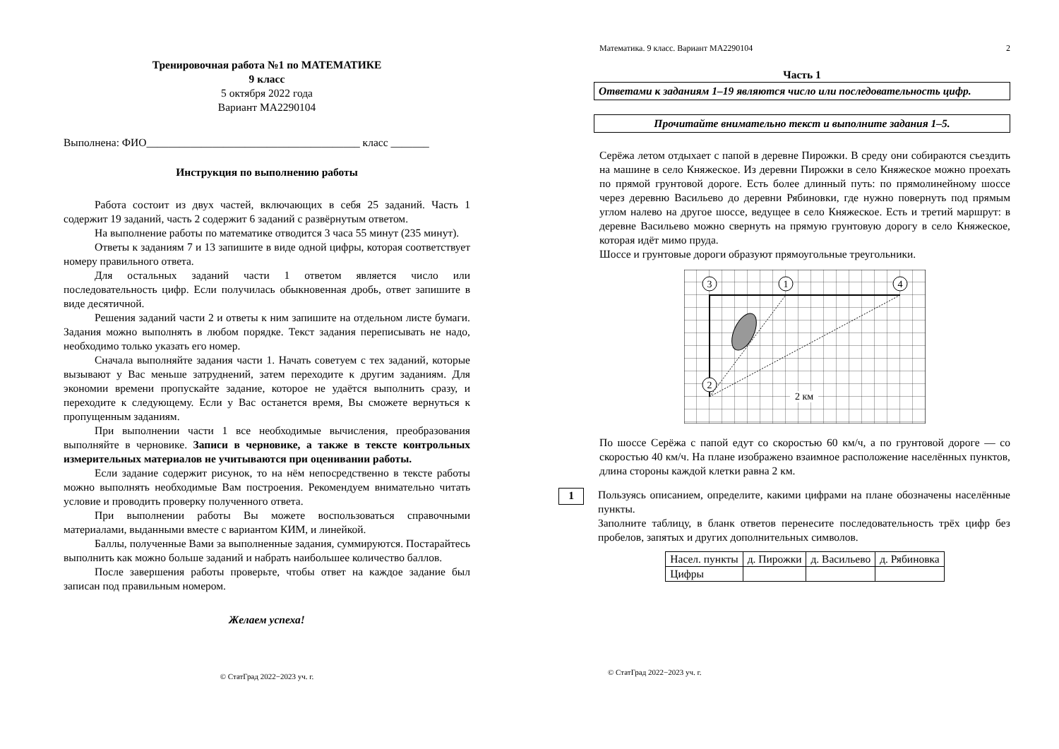Тренировочная работа №1 по МАТЕМАТИКЕ
9 класс
5 октября 2022 года
Вариант МА2290104
Выполнена: ФИО_______________________________________ класс _______
Инструкция по выполнению работы
Работа состоит из двух частей, включающих в себя 25 заданий. Часть 1 содержит 19 заданий, часть 2 содержит 6 заданий с развёрнутым ответом.
На выполнение работы по математике отводится 3 часа 55 минут (235 минут).
Ответы к заданиям 7 и 13 запишите в виде одной цифры, которая соответствует номеру правильного ответа.
Для остальных заданий части 1 ответом является число или последовательность цифр. Если получилась обыкновенная дробь, ответ запишите в виде десятичной.
Решения заданий части 2 и ответы к ним запишите на отдельном листе бумаги. Задания можно выполнять в любом порядке. Текст задания переписывать не надо, необходимо только указать его номер.
Сначала выполняйте задания части 1. Начать советуем с тех заданий, которые вызывают у Вас меньше затруднений, затем переходите к другим заданиям. Для экономии времени пропускайте задание, которое не удаётся выполнить сразу, и переходите к следующему. Если у Вас останется время, Вы сможете вернуться к пропущенным заданиям.
При выполнении части 1 все необходимые вычисления, преобразования выполняйте в черновике. Записи в черновике, а также в тексте контрольных измерительных материалов не учитываются при оценивании работы.
Если задание содержит рисунок, то на нём непосредственно в тексте работы можно выполнять необходимые Вам построения. Рекомендуем внимательно читать условие и проводить проверку полученного ответа.
При выполнении работы Вы можете воспользоваться справочными материалами, выданными вместе с вариантом КИМ, и линейкой.
Баллы, полученные Вами за выполненные задания, суммируются. Постарайтесь выполнить как можно больше заданий и набрать наибольшее количество баллов.
После завершения работы проверьте, чтобы ответ на каждое задание был записан под правильным номером.
Желаем успеха!
© СтатГрад 2022−2023 уч. г.
Математика. 9 класс. Вариант МА2290104 2
Часть 1
Ответами к заданиям 1–19 являются число или последовательность цифр.
Прочитайте внимательно текст и выполните задания 1–5.
Серёжа летом отдыхает с папой в деревне Пирожки. В среду они собираются съездить на машине в село Княжеское. Из деревни Пирожки в село Княжеское можно проехать по прямой грунтовой дороге. Есть более длинный путь: по прямолинейному шоссе через деревню Васильево до деревни Рябиновки, где нужно повернуть под прямым углом налево на другое шоссе, ведущее в село Княжеское. Есть и третий маршрут: в деревне Васильево можно свернуть на прямую грунтовую дорогу в село Княжеское, которая идёт мимо пруда.
Шоссе и грунтовые дороги образуют прямоугольные треугольники.
3
1
4
2
2 км
По шоссе Серёжа с папой едут со скоростью 60 км/ч, а по грунтовой дороге — со скоростью 40 км/ч. На плане изображено взаимное расположение населённых пунктов, длина стороны каждой клетки равна 2 км.
1
Пользуясь описанием, определите, какими цифрами на плане обозначены населённые пункты.
Заполните таблицу, в бланк ответов перенесите последовательность трёх цифр без пробелов, запятых и других дополнительных символов.
| Насел. пункты | д. Пирожки | д. Васильево | д. Рябиновка |
| Цифры | | | |
© СтатГрад 2022−2023 уч. г.